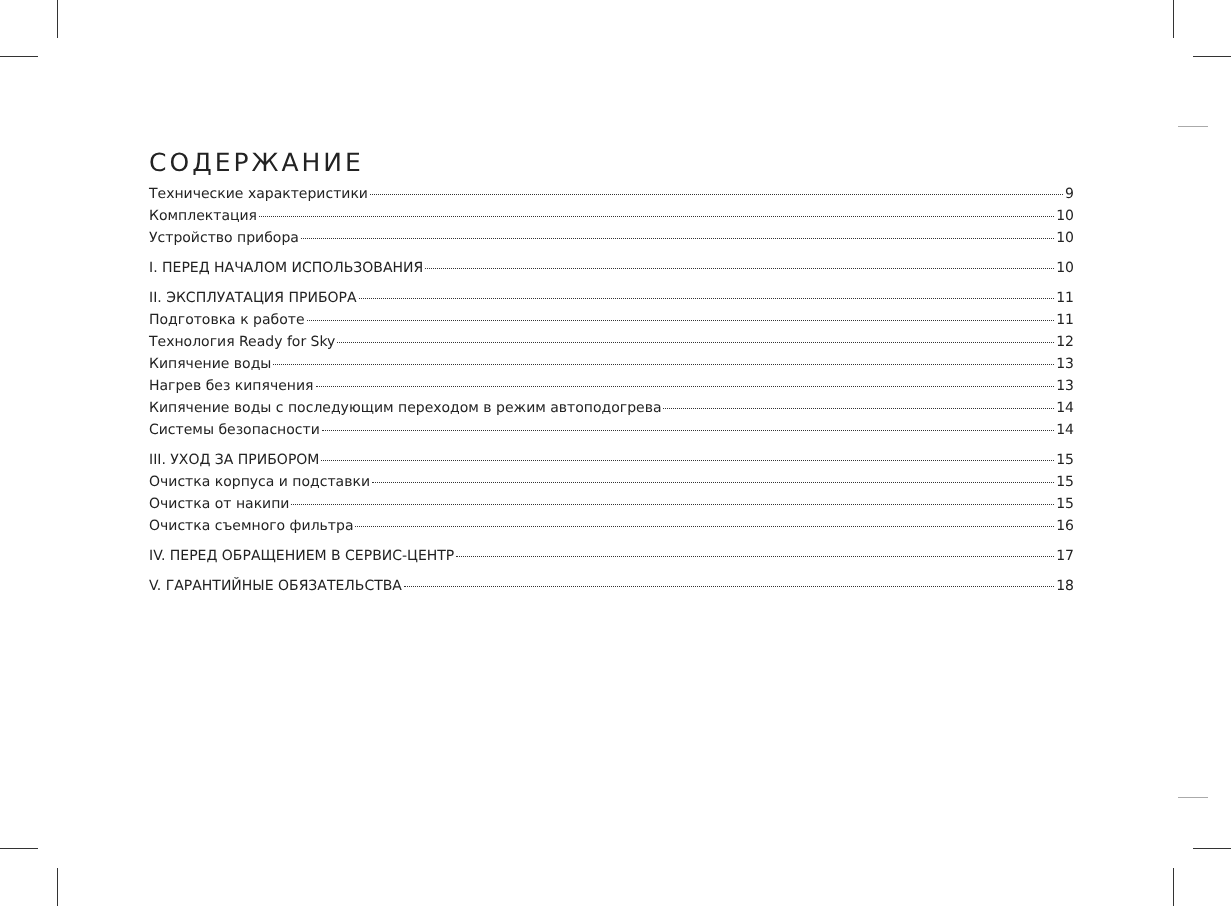СОДЕРЖАНИЕ
Технические характеристики 9
Комплектация 10
Устройство прибора 10
I. ПЕРЕД НАЧАЛОМ ИСПОЛЬЗОВАНИЯ 10
II. ЭКСПЛУАТАЦИЯ ПРИБОРА 11
Подготовка к работе 11
Технология Ready for Sky 12
Кипячение воды 13
Нагрев без кипячения 13
Кипячение воды с последующим переходом в режим автоподогрева 14
Системы безопасности 14
III. УХОД ЗА ПРИБОРОМ 15
Очистка корпуса и подставки 15
Очистка от накипи 15
Очистка съемного фильтра 16
IV. ПЕРЕД ОБРАЩЕНИЕМ В СЕРВИС-ЦЕНТР 17
V. ГАРАНТИЙНЫЕ ОБЯЗАТЕЛЬСТВА 18